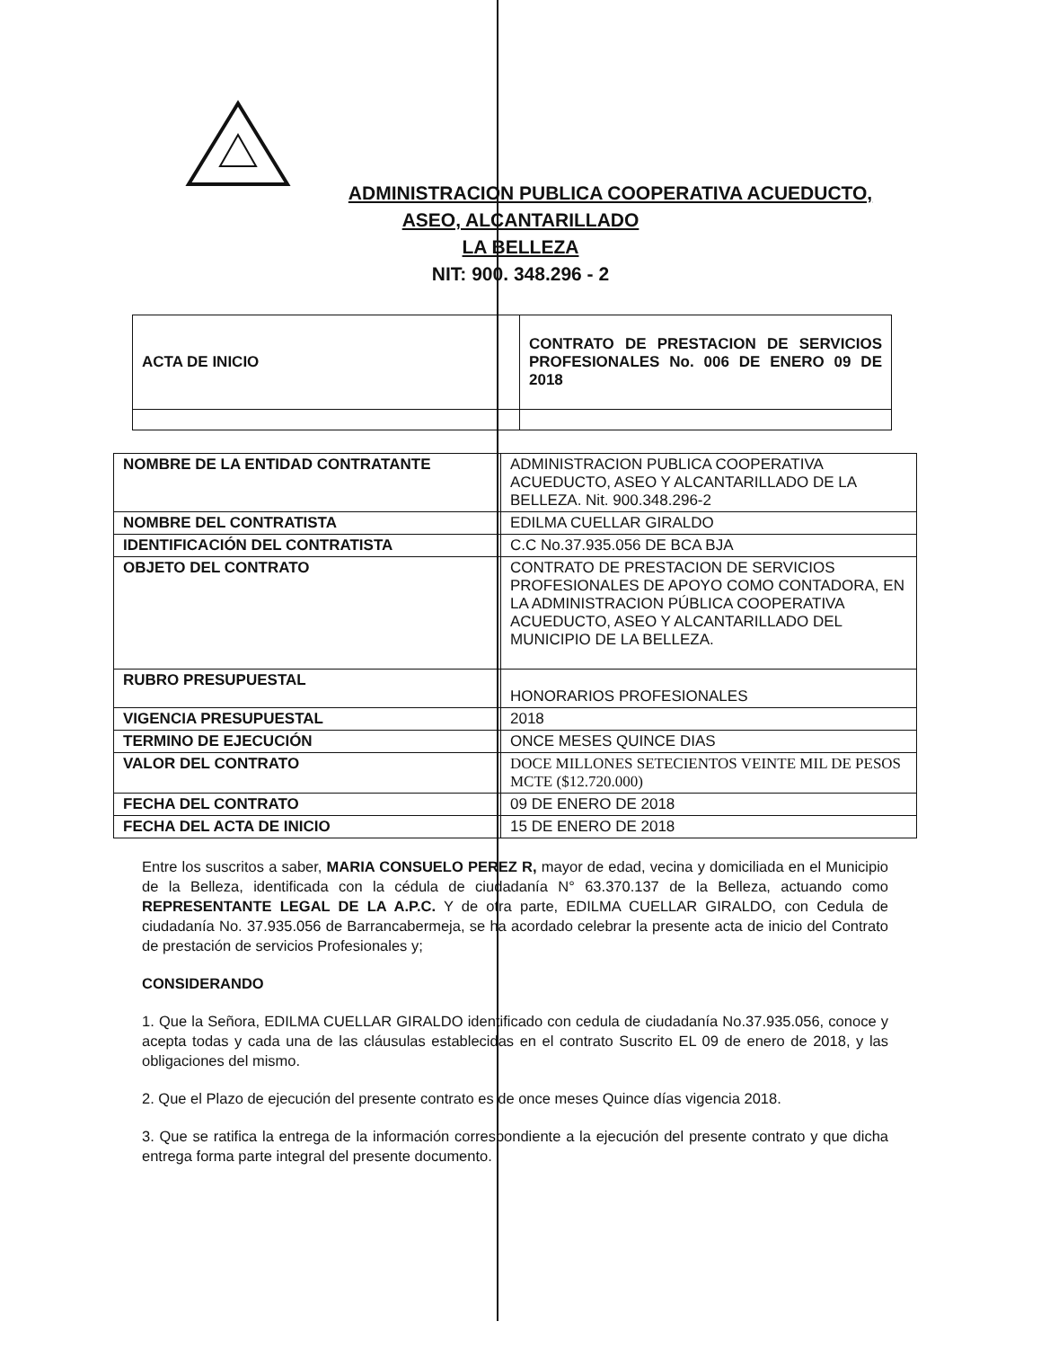ADMINISTRACION PUBLICA COOPERATIVA ACUEDUCTO,
ASEO, ALCANTARILLADO
LA BELLEZA
NIT: 900. 348.296 - 2
| ACTA DE INICIO | CONTRATO DE PRESTACION DE SERVICIOS PROFESIONALES No. 006 DE ENERO 09 DE 2018 |
| NOMBRE DE LA ENTIDAD CONTRATANTE | ADMINISTRACION PUBLICA COOPERATIVA ACUEDUCTO, ASEO Y ALCANTARILLADO DE LA BELLEZA. Nit. 900.348.296-2 |
| NOMBRE DEL CONTRATISTA | EDILMA CUELLAR GIRALDO |
| IDENTIFICACIÓN DEL CONTRATISTA | C.C No.37.935.056 DE BCA BJA |
| OBJETO DEL CONTRATO | CONTRATO DE PRESTACION DE SERVICIOS PROFESIONALES DE APOYO COMO CONTADORA, EN LA ADMINISTRACION PÚBLICA COOPERATIVA ACUEDUCTO, ASEO Y ALCANTARILLADO DEL MUNICIPIO DE LA BELLEZA. |
| RUBRO PRESUPUESTAL | HONORARIOS PROFESIONALES |
| VIGENCIA PRESUPUESTAL | 2018 |
| TERMINO DE EJECUCIÓN | ONCE MESES QUINCE DIAS |
| VALOR DEL CONTRATO | DOCE MILLONES SETECIENTOS VEINTE MIL DE PESOS MCTE ($12.720.000) |
| FECHA DEL CONTRATO | 09 DE ENERO DE 2018 |
| FECHA DEL ACTA DE INICIO | 15 DE ENERO DE 2018 |
Entre los suscritos a saber, MARIA CONSUELO PEREZ R, mayor de edad, vecina y domiciliada en el Municipio de la Belleza, identificada con la cédula de ciudadanía N° 63.370.137 de la Belleza, actuando como REPRESENTANTE LEGAL DE LA A.P.C. Y de otra parte, EDILMA CUELLAR GIRALDO, con Cedula de ciudadanía No. 37.935.056 de Barrancabermeja, se ha acordado celebrar la presente acta de inicio del Contrato de prestación de servicios Profesionales y;
CONSIDERANDO
1. Que la Señora, EDILMA CUELLAR GIRALDO identificado con cedula de ciudadanía No.37.935.056, conoce y acepta todas y cada una de las cláusulas establecidas en el contrato Suscrito EL 09 de enero de 2018, y las obligaciones del mismo.
2. Que el Plazo de ejecución del presente contrato es de once meses Quince días vigencia 2018.
3. Que se ratifica la entrega de la información correspondiente a la ejecución del presente contrato y que dicha entrega forma parte integral del presente documento.